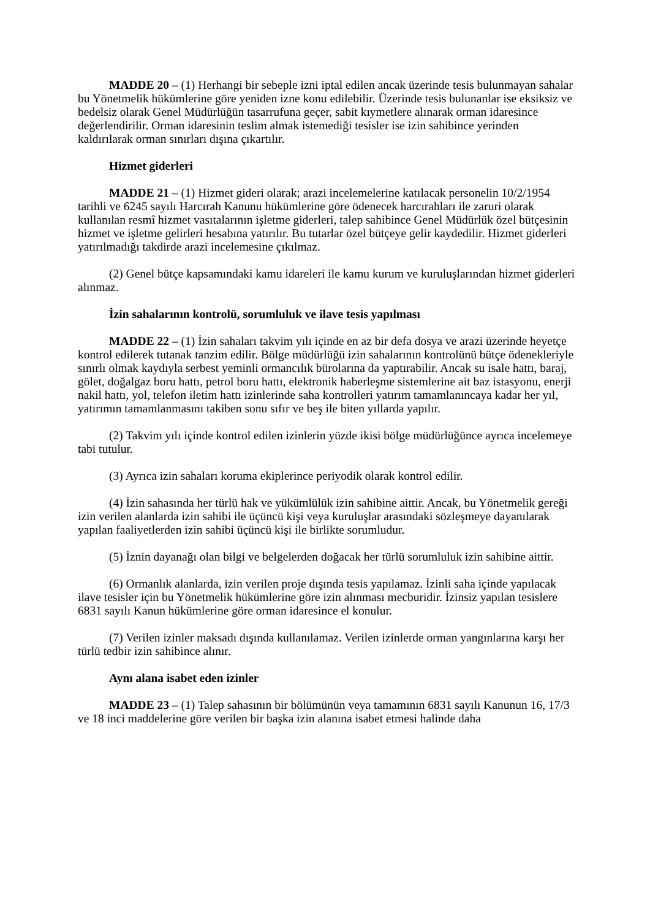MADDE 20 – (1) Herhangi bir sebeple izni iptal edilen ancak üzerinde tesis bulunmayan sahalar bu Yönetmelik hükümlerine göre yeniden izne konu edilebilir. Üzerinde tesis bulunanlar ise eksiksiz ve bedelsiz olarak Genel Müdürlüğün tasarrufuna geçer, sabit kıymetlere alınarak orman idaresince değerlendirilir. Orman idaresinin teslim almak istemediği tesisler ise izin sahibince yerinden kaldırılarak orman sınırları dışına çıkartılır.
Hizmet giderleri
MADDE 21 – (1) Hizmet gideri olarak; arazi incelemelerine katılacak personelin 10/2/1954 tarihli ve 6245 sayılı Harcırah Kanunu hükümlerine göre ödenecek harcırahları ile zaruri olarak kullanılan resmî hizmet vasıtalarının işletme giderleri, talep sahibince Genel Müdürlük özel bütçesinin hizmet ve işletme gelirleri hesabına yatırılır. Bu tutarlar özel bütçeye gelir kaydedilir. Hizmet giderleri yatırılmadığı takdirde arazi incelemesine çıkılmaz.
(2) Genel bütçe kapsamındaki kamu idareleri ile kamu kurum ve kuruluşlarından hizmet giderleri alınmaz.
İzin sahalarının kontrolü, sorumluluk ve ilave tesis yapılması
MADDE 22 – (1) İzin sahaları takvim yılı içinde en az bir defa dosya ve arazi üzerinde heyetçe kontrol edilerek tutanak tanzim edilir. Bölge müdürlüğü izin sahalarının kontrolünü bütçe ödenekleriyle sınırlı olmak kaydıyla serbest yeminli ormancılık bürolarına da yaptırabilir. Ancak su isale hattı, baraj, gölet, doğalgaz boru hattı, petrol boru hattı, elektronik haberleşme sistemlerine ait baz istasyonu, enerji nakil hattı, yol, telefon iletim hattı izinlerinde saha kontrolleri yatırım tamamlanıncaya kadar her yıl, yatırımın tamamlanmasını takiben sonu sıfır ve beş ile biten yıllarda yapılır.
(2) Takvim yılı içinde kontrol edilen izinlerin yüzde ikisi bölge müdürlüğünce ayrıca incelemeye tabi tutulur.
(3) Ayrıca izin sahaları koruma ekiplerince periyodik olarak kontrol edilir.
(4) İzin sahasında her türlü hak ve yükümlülük izin sahibine aittir. Ancak, bu Yönetmelik gereği izin verilen alanlarda izin sahibi ile üçüncü kişi veya kuruluşlar arasındaki sözleşmeye dayanılarak yapılan faaliyetlerden izin sahibi üçüncü kişi ile birlikte sorumludur.
(5) İznin dayanağı olan bilgi ve belgelerden doğacak her türlü sorumluluk izin sahibine aittir.
(6) Ormanlık alanlarda, izin verilen proje dışında tesis yapılamaz. İzinli saha içinde yapılacak ilave tesisler için bu Yönetmelik hükümlerine göre izin alınması mecburidir. İzinsiz yapılan tesislere 6831 sayılı Kanun hükümlerine göre orman idaresince el konulur.
(7) Verilen izinler maksadı dışında kullanılamaz. Verilen izinlerde orman yangınlarına karşı her türlü tedbir izin sahibince alınır.
Aynı alana isabet eden izinler
MADDE 23 – (1) Talep sahasının bir bölümünün veya tamamının 6831 sayılı Kanunun 16, 17/3 ve 18 inci maddelerine göre verilen bir başka izin alanına isabet etmesi halinde daha